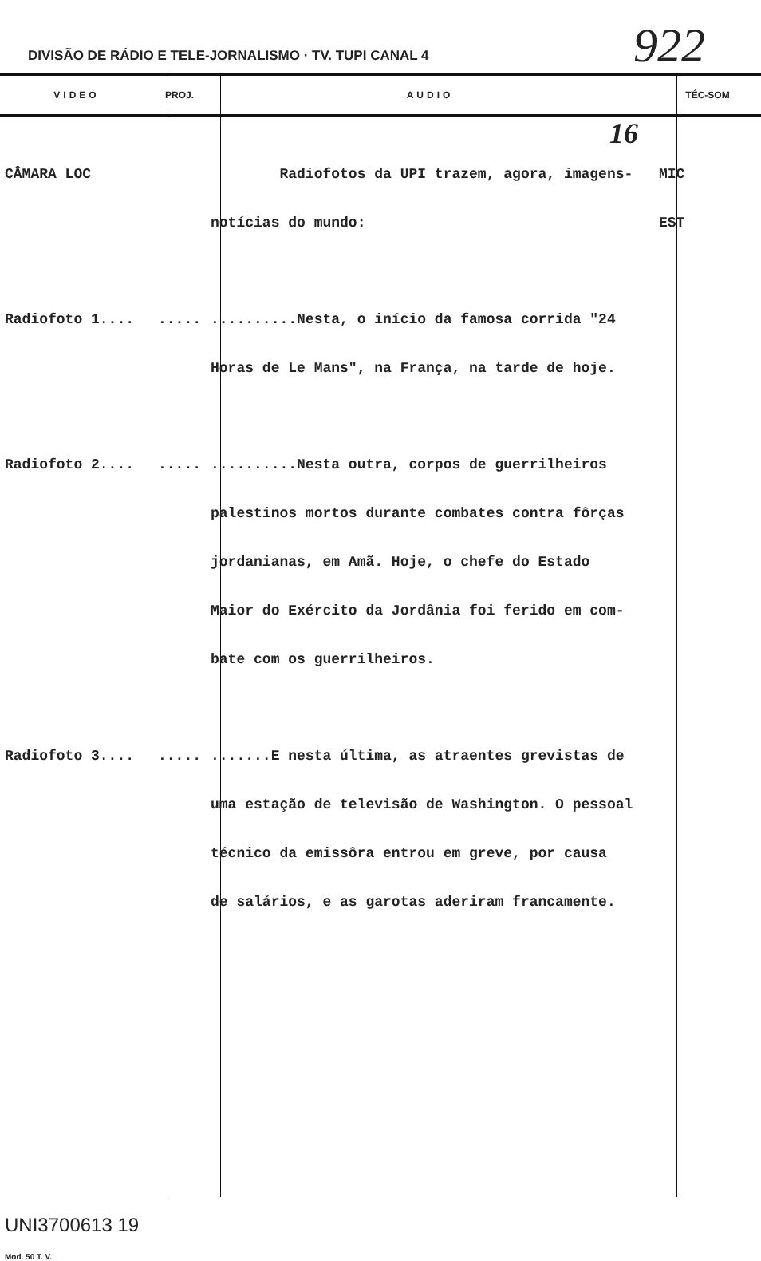DIVISÃO DE RÁDIO E TELE-JORNALISMO · TV. TUPI CANAL 4
922
| VIDEO | PROJ. | AUDIO | TÉC-SOM |
| --- | --- | --- | --- |
| | | 16 | |
| CÂMARA LOC | | Radiofotos da UPI trazem, agora, imagens- notícias do mundo: | MIC EST |
| Radiofoto 1.... | ..... | ..........Nesta, o início da famosa corrida "24 Horas de Le Mans", na França, na tarde de hoje. | |
| Radiofoto 2.... | ..... | ..........Nesta outra, corpos de guerrilheiros palestinos mortos durante combates contra fôrças jordanianas, em Amã. Hoje, o chefe do Estado Maior do Exército da Jordânia foi ferido em com- bate com os guerrilheiros. | |
| Radiofoto 3.... | ..... | .......E nesta última, as atraentes grevistas de uma estação de televisão de Washington. O pessoal técnico da emissôra entrou em greve, por causa de salários, e as garotas aderiram francamente. | |
| UNI3700613 19 Mod. 50 T. V. | | | |